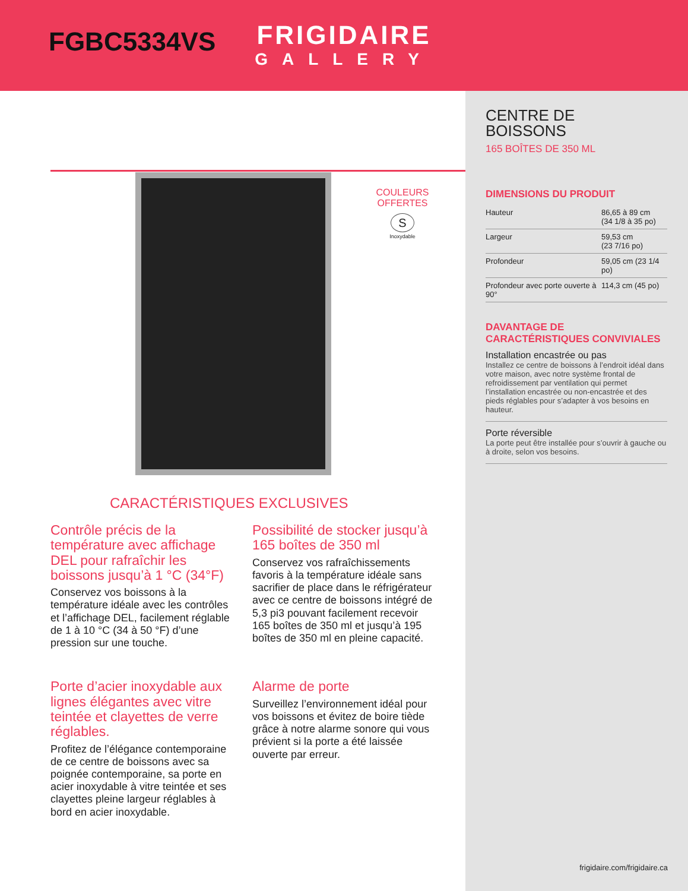FRIGIDAIRE
GALLERY
FGBC5334VS
COULEURS
OFFERTES
S
Inoxydable
CARACTÉRISTIQUES EXCLUSIVES
Contrôle précis de la température avec affichage DEL pour rafraîchir les boissons jusqu’à 1 °C (34°F)
Conservez vos boissons à la température idéale avec les contrôles et l’affichage DEL, facilement réglable de 1 à 10 °C (34 à 50 °F) d’une pression sur une touche.
Possibilité de stocker jusqu’à 165 boîtes de 350 ml
Conservez vos rafraîchissements favoris à la température idéale sans sacrifier de place dans le réfrigérateur avec ce centre de boissons intégré de 5,3 pi3 pouvant facilement recevoir 165 boîtes de 350 ml et jusqu’à 195 boîtes de 350 ml en pleine capacité.
Porte d’acier inoxydable aux lignes élégantes avec vitre teintée et clayettes de verre réglables.
Profitez de l’élégance contemporaine de ce centre de boissons avec sa poignée contemporaine, sa porte en acier inoxydable à vitre teintée et ses clayettes pleine largeur réglables à bord en acier inoxydable.
Alarme de porte
Surveillez l’environnement idéal pour vos boissons et évitez de boire tiède grâce à notre alarme sonore qui vous prévient si la porte a été laissée ouverte par erreur.
CENTRE DE
BOISSONS
165 BOÎTES DE 350 ML
DIMENSIONS DU PRODUIT
| Hauteur | 86,65 à 89 cm (34 1/8 à 35 po) |
| Largeur | 59,53 cm (23 7/16 po) |
| Profondeur | 59,05 cm (23 1/4 po) |
| Profondeur avec porte ouverte à 90° | 114,3 cm (45 po) |
DAVANTAGE DE
CARACTÉRISTIQUES CONVIVIALES
Installation encastrée ou pas
Installez ce centre de boissons à l’endroit idéal dans votre maison, avec notre système frontal de refroidissement par ventilation qui permet l’installation encastrée ou non-encastrée et des pieds réglables pour s’adapter à vos besoins en hauteur.
Porte réversible
La porte peut être installée pour s’ouvrir à gauche ou à droite, selon vos besoins.
frigidaire.com/frigidaire.ca